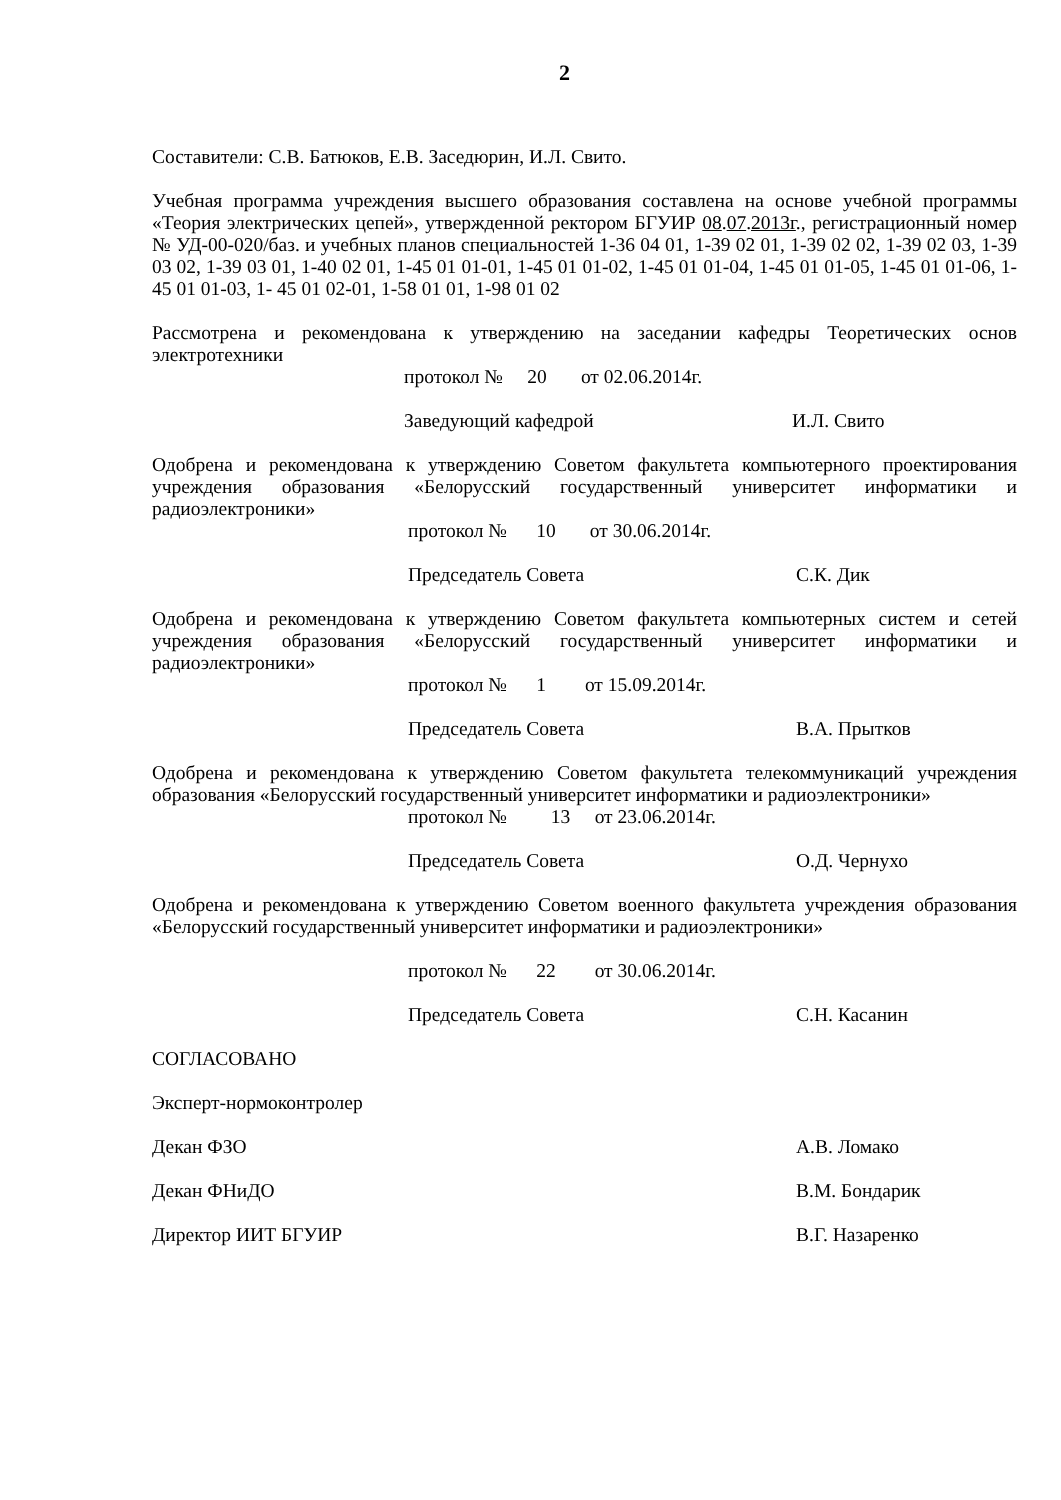2
Составители: С.В. Батюков, Е.В. Заседюрин, И.Л. Свито.
Учебная программа учреждения высшего образования составлена на основе учебной программы «Теория электрических цепей», утвержденной ректором БГУИР 08.07.2013г., регистрационный номер № УД-00-020/баз. и учебных планов специальностей 1-36 04 01, 1-39 02 01, 1-39 02 02, 1-39 02 03, 1-39 03 02, 1-39 03 01, 1-40 02 01, 1-45 01 01-01, 1-45 01 01-02, 1-45 01 01-04, 1-45 01 01-05, 1-45 01 01-06, 1-45 01 01-03, 1- 45 01 02-01, 1-58 01 01, 1-98 01 02
Рассмотрена и рекомендована к утверждению на заседании кафедры Теоретических основ электротехники
протокол № 20 от 02.06.2014г.
Заведующий кафедрой И.Л. Свито
Одобрена и рекомендована к утверждению Советом факультета компьютерного проектирования учреждения образования «Белорусский государственный университет информатики и радиоэлектроники»
протокол № 10 от 30.06.2014г.
Председатель Совета С.К. Дик
Одобрена и рекомендована к утверждению Советом факультета компьютерных систем и сетей учреждения образования «Белорусский государственный университет информатики и радиоэлектроники»
протокол № 1 от 15.09.2014г.
Председатель Совета В.А. Прытков
Одобрена и рекомендована к утверждению Советом факультета телекоммуникаций учреждения образования «Белорусский государственный университет информатики и радиоэлектроники»
протокол № 13 от 23.06.2014г.
Председатель Совета О.Д. Чернухо
Одобрена и рекомендована к утверждению Советом военного факультета учреждения образования «Белорусский государственный университет информатики и радиоэлектроники»
протокол № 22 от 30.06.2014г.
Председатель Совета С.Н. Касанин
СОГЛАСОВАНО
Эксперт-нормоконтролер
Декан ФЗО А.В. Ломако
Декан ФНиДО В.М. Бондарик
Директор ИИТ БГУИР В.Г. Назаренко